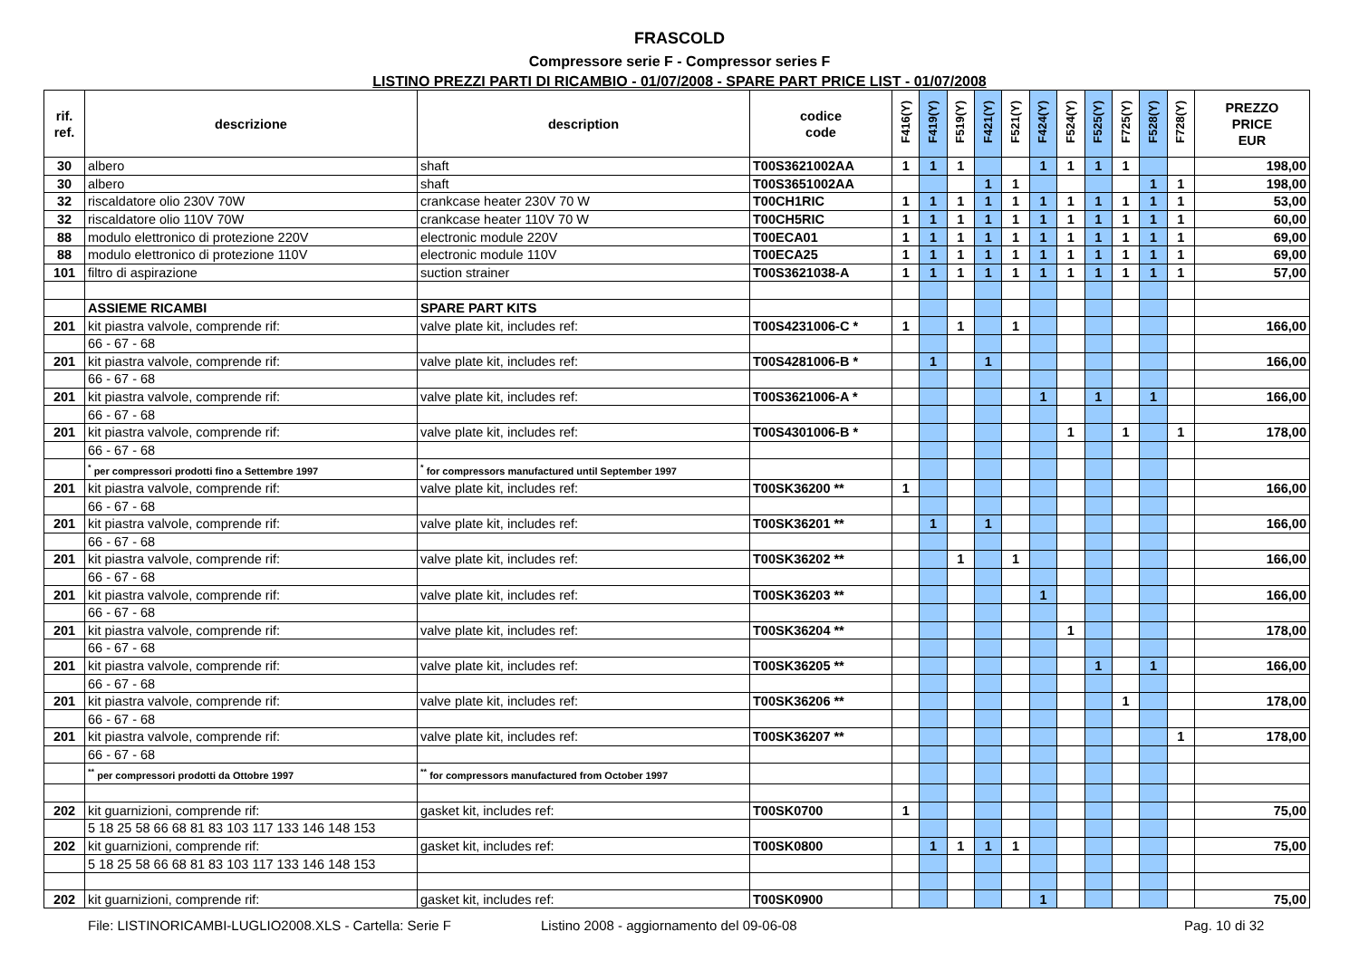FRASCOLD
Compressore serie F - Compressor series F
LISTINO PREZZI PARTI DI RICAMBIO - 01/07/2008 - SPARE PART PRICE LIST - 01/07/2008
| rif. ref. | descrizione | description | codice code | F416(Y) | F419(Y) | F519(Y) | F421(Y) | F521(Y) | F424(Y) | F524(Y) | F525(Y) | F725(Y) | F528(Y) | F728(Y) | PREZZO PRICE EUR |
| --- | --- | --- | --- | --- | --- | --- | --- | --- | --- | --- | --- | --- | --- | --- | --- |
| 30 | albero | shaft | T00S3621002AA | 1 | 1 | 1 | | | 1 | 1 | 1 | 1 | | | 198,00 |
| 30 | albero | shaft | T00S3651002AA | | | | 1 | 1 | | | | | 1 | 1 | 198,00 |
| 32 | riscaldatore olio 230V 70W | crankcase heater 230V 70 W | T00CH1RIC | 1 | 1 | 1 | 1 | 1 | 1 | 1 | 1 | 1 | 1 | 1 | 53,00 |
| 32 | riscaldatore olio 110V 70W | crankcase heater 110V 70 W | T00CH5RIC | 1 | 1 | 1 | 1 | 1 | 1 | 1 | 1 | 1 | 1 | 1 | 60,00 |
| 88 | modulo elettronico di protezione 220V | electronic module 220V | T00ECA01 | 1 | 1 | 1 | 1 | 1 | 1 | 1 | 1 | 1 | 1 | 1 | 69,00 |
| 88 | modulo elettronico di protezione 110V | electronic module 110V | T00ECA25 | 1 | 1 | 1 | 1 | 1 | 1 | 1 | 1 | 1 | 1 | 1 | 69,00 |
| 101 | filtro di aspirazione | suction strainer | T00S3621038-A | 1 | 1 | 1 | 1 | 1 | 1 | 1 | 1 | 1 | 1 | 1 | 57,00 |
| | ASSIEME RICAMBI | SPARE PART KITS | | | | | | | | | | | | | |
| 201 | kit piastra valvole, comprende rif: | valve plate kit, includes ref: | T00S4231006-C * | 1 | | 1 | | 1 | | | | | | | 166,00 |
| | 66 - 67 - 68 | | | | | | | | | | | | | | |
| 201 | kit piastra valvole, comprende rif: | valve plate kit, includes ref: | T00S4281006-B * | | 1 | | 1 | | | | | | | | 166,00 |
| | 66 - 67 - 68 | | | | | | | | | | | | | | |
| 201 | kit piastra valvole, comprende rif: | valve plate kit, includes ref: | T00S3621006-A * | | | | | | 1 | | 1 | | 1 | | 166,00 |
| | 66 - 67 - 68 | | | | | | | | | | | | | | |
| 201 | kit piastra valvole, comprende rif: | valve plate kit, includes ref: | T00S4301006-B * | | | | | | | 1 | | 1 | | 1 | 178,00 |
| | 66 - 67 - 68 | | | | | | | | | | | | | | |
| | <sup>*</sup> per compressori prodotti fino a Settembre 1997 | <sup>*</sup> for compressors manufactured until September 1997 | | | | | | | | | | | | | |
| 201 | kit piastra valvole, comprende rif: | valve plate kit, includes ref: | T00SK36200 ** | 1 | | | | | | | | | | | 166,00 |
| | 66 - 67 - 68 | | | | | | | | | | | | | | |
| 201 | kit piastra valvole, comprende rif: | valve plate kit, includes ref: | T00SK36201 ** | | 1 | | 1 | | | | | | | | 166,00 |
| | 66 - 67 - 68 | | | | | | | | | | | | | | |
| 201 | kit piastra valvole, comprende rif: | valve plate kit, includes ref: | T00SK36202 ** | | | 1 | | 1 | | | | | | | 166,00 |
| | 66 - 67 - 68 | | | | | | | | | | | | | | |
| 201 | kit piastra valvole, comprende rif: | valve plate kit, includes ref: | T00SK36203 ** | | | | | | 1 | | | | | | 166,00 |
| | 66 - 67 - 68 | | | | | | | | | | | | | | |
| 201 | kit piastra valvole, comprende rif: | valve plate kit, includes ref: | T00SK36204 ** | | | | | | | 1 | | | | | 178,00 |
| | 66 - 67 - 68 | | | | | | | | | | | | | | |
| 201 | kit piastra valvole, comprende rif: | valve plate kit, includes ref: | T00SK36205 ** | | | | | | | | 1 | | 1 | | 166,00 |
| | 66 - 67 - 68 | | | | | | | | | | | | | | |
| 201 | kit piastra valvole, comprende rif: | valve plate kit, includes ref: | T00SK36206 ** | | | | | | | | | 1 | | | 178,00 |
| | 66 - 67 - 68 | | | | | | | | | | | | | | |
| 201 | kit piastra valvole, comprende rif: | valve plate kit, includes ref: | T00SK36207 ** | | | | | | | | | | | 1 | 178,00 |
| | 66 - 67 - 68 | | | | | | | | | | | | | | |
| | <sup>**</sup> per compressori prodotti da Ottobre 1997 | <sup>**</sup> for compressors manufactured from October 1997 | | | | | | | | | | | | | |
| 202 | kit guarnizioni, comprende rif: | gasket kit, includes ref: | T00SK0700 | 1 | | | | | | | | | | | 75,00 |
| | 5 18 25 58 66 68 81 83 103 117 133 146 148 153 | | | | | | | | | | | | | | |
| 202 | kit guarnizioni, comprende rif: | gasket kit, includes ref: | T00SK0800 | | 1 | 1 | 1 | 1 | | | | | | | 75,00 |
| | 5 18 25 58 66 68 81 83 103 117 133 146 148 153 | | | | | | | | | | | | | | |
| 202 | kit guarnizioni, comprende rif: | gasket kit, includes ref: | T00SK0900 | | | | | | 1 | | | | | | 75,00 |
File: LISTINORICAMBI-LUGLIO2008.XLS - Cartella: Serie F Listino 2008 - aggiornamento del 09-06-08 Pag. 10 di 32